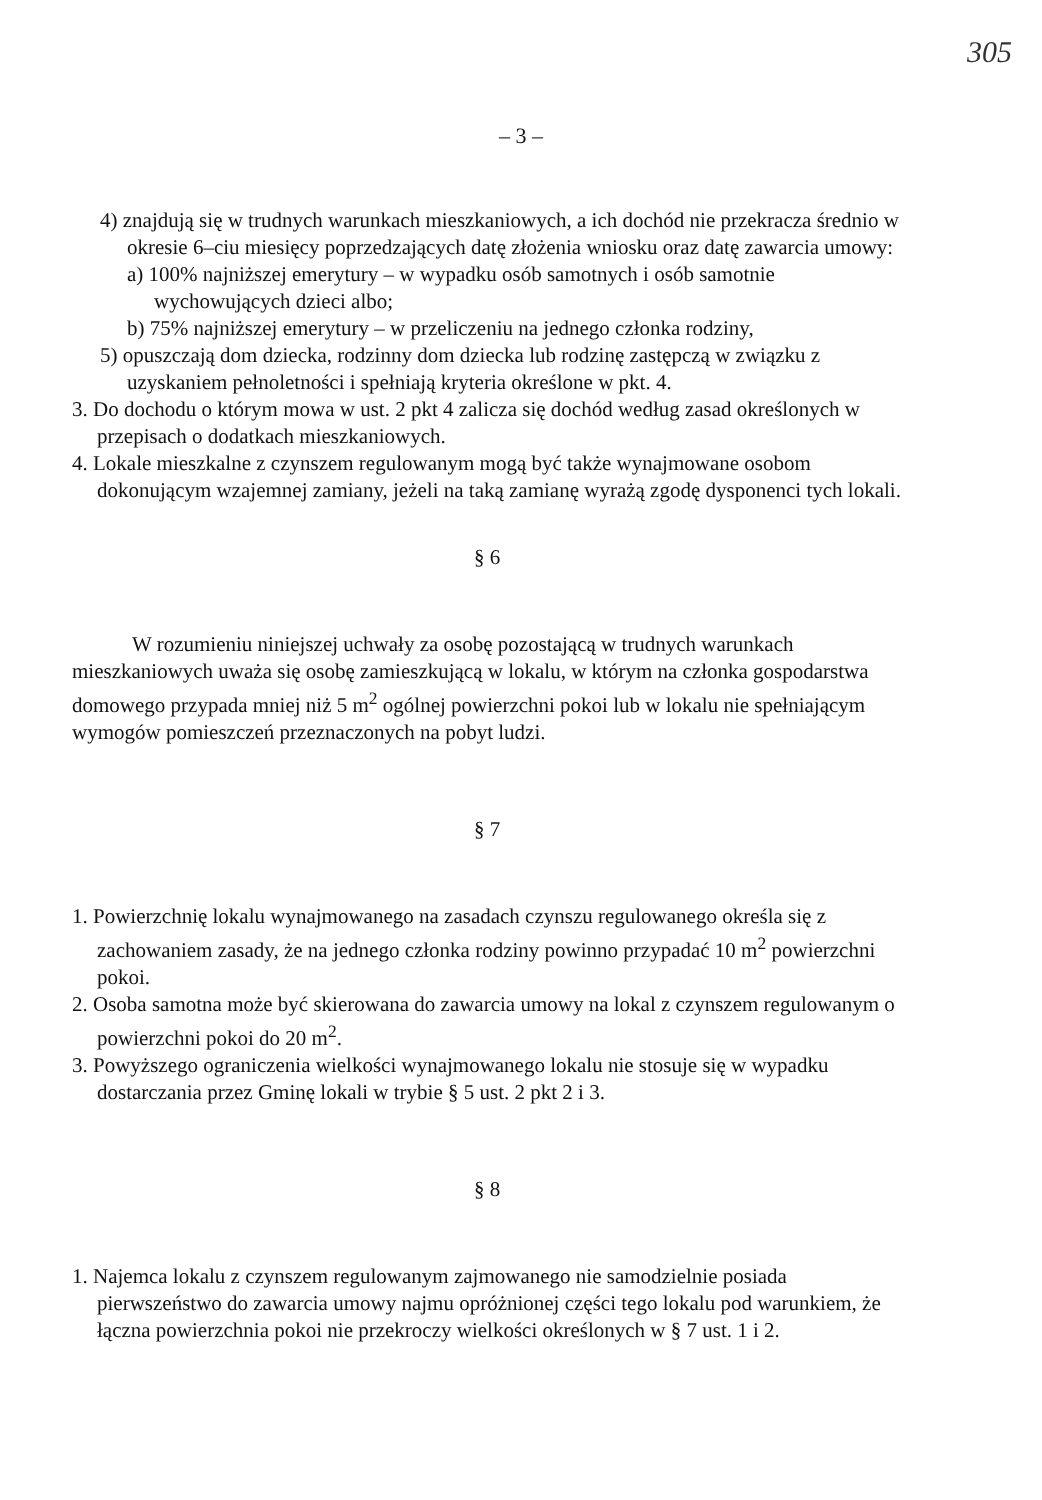305
– 3 –
4) znajdują się w trudnych warunkach mieszkaniowych, a ich dochód nie przekracza średnio w okresie 6–ciu miesięcy poprzedzających datę złożenia wniosku oraz datę zawarcia umowy:
a) 100% najniższej emerytury – w wypadku osób samotnych i osób samotnie wychowujących dzieci albo;
b) 75% najniższej emerytury – w przeliczeniu na jednego członka rodziny,
5) opuszczają dom dziecka, rodzinny dom dziecka lub rodzinę zastępczą w związku z uzyskaniem pełnoletności i spełniają kryteria określone w pkt. 4.
3. Do dochodu o którym mowa w ust. 2 pkt 4 zalicza się dochód według zasad określonych w przepisach o dodatkach mieszkaniowych.
4. Lokale mieszkalne z czynszem regulowanym mogą być także wynajmowane osobom dokonującym wzajemnej zamiany, jeżeli na taką zamianę wyrażą zgodę dysponenci tych lokali.
§ 6
W rozumieniu niniejszej uchwały za osobę pozostającą w trudnych warunkach mieszkaniowych uważa się osobę zamieszkującą w lokalu, w którym na członka gospodarstwa domowego przypada mniej niż 5 m<sup>2</sup> ogólnej powierzchni pokoi lub w lokalu nie spełniającym wymogów pomieszczeń przeznaczonych na pobyt ludzi.
§ 7
1. Powierzchnię lokalu wynajmowanego na zasadach czynszu regulowanego określa się z zachowaniem zasady, że na jednego członka rodziny powinno przypadać 10 m<sup>2</sup> powierzchni pokoi.
2. Osoba samotna może być skierowana do zawarcia umowy na lokal z czynszem regulowanym o powierzchni pokoi do 20 m<sup>2</sup>.
3. Powyższego ograniczenia wielkości wynajmowanego lokalu nie stosuje się w wypadku dostarczania przez Gminę lokali w trybie § 5 ust. 2 pkt 2 i 3.
§ 8
1. Najemca lokalu z czynszem regulowanym zajmowanego nie samodzielnie posiada pierwszeństwo do zawarcia umowy najmu opróżnionej części tego lokalu pod warunkiem, że łączna powierzchnia pokoi nie przekroczy wielkości określonych w § 7 ust. 1 i 2.